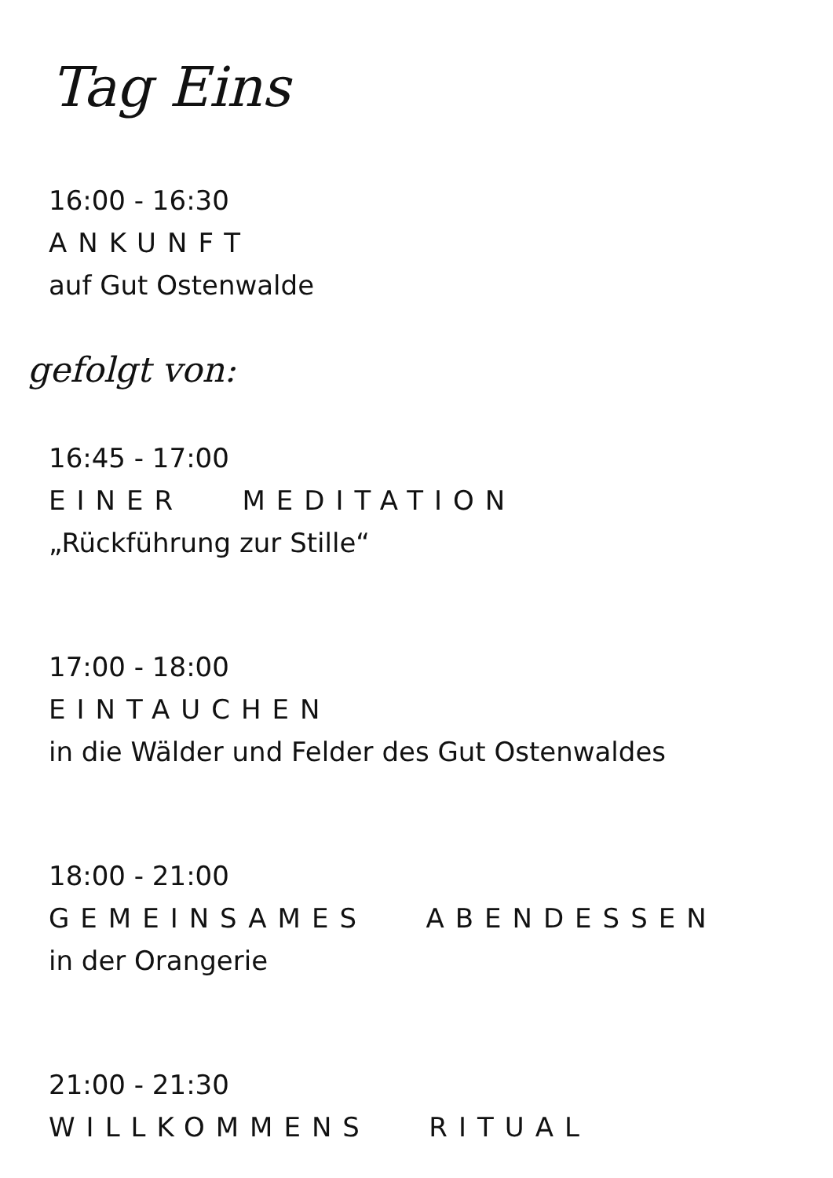Tag Eins
16:00 - 16:30
ANKUNFT
auf Gut Ostenwalde
gefolgt von:
16:45 - 17:00
EINER MEDITATION
„Rückführung zur Stille“
17:00 - 18:00
EINTAUCHEN
in die Wälder und Felder des Gut Ostenwaldes
18:00 - 21:00
GEMEINSAMES ABENDESSEN
in der Orangerie
21:00 - 21:30
WILLKOMMENS RITUAL